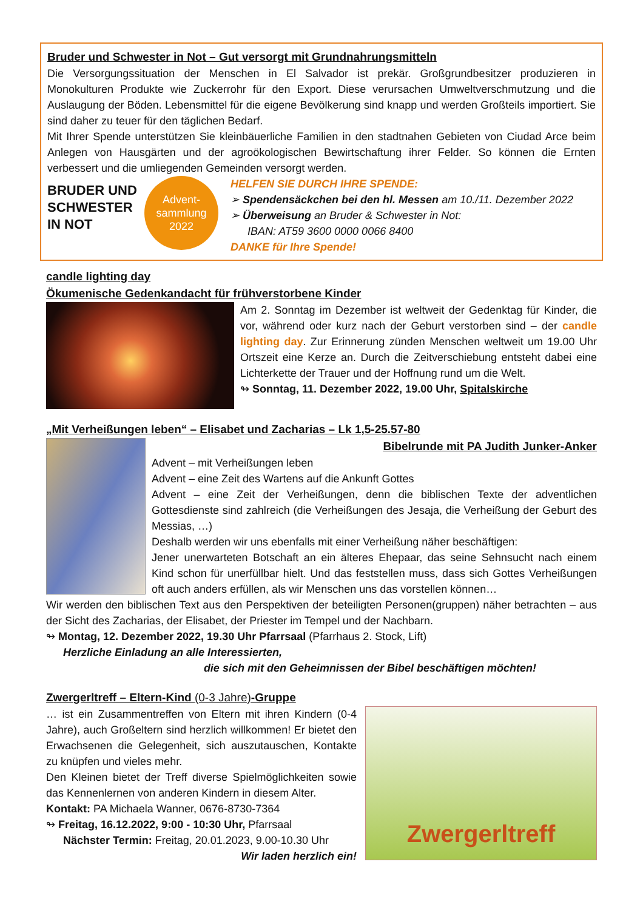Bruder und Schwester in Not – Gut versorgt mit Grundnahrungsmitteln
Die Versorgungssituation der Menschen in El Salvador ist prekär. Großgrundbesitzer produzieren in Monokulturen Produkte wie Zuckerrohr für den Export. Diese verursachen Umweltverschmutzung und die Auslaugung der Böden. Lebensmittel für die eigene Bevölkerung sind knapp und werden Großteils importiert. Sie sind daher zu teuer für den täglichen Bedarf.
Mit Ihrer Spende unterstützen Sie kleinbäuerliche Familien in den stadtnahen Gebieten von Ciudad Arce beim Anlegen von Hausgärten und der agroökologischen Bewirtschaftung ihrer Felder. So können die Ernten verbessert und die umliegenden Gemeinden versorgt werden.
BRUDER UND SCHWESTER IN NOT
Advent-
sammlung
2022
HELFEN SIE DURCH IHRE SPENDE:
➢ Spendensäckchen bei den hl. Messen am 10./11. Dezember 2022
➢ Überweisung an Bruder & Schwester in Not:
IBAN: AT59 3600 0000 0066 8400
DANKE für Ihre Spende!
candle lighting day
Ökumenische Gedenkandacht für frühverstorbene Kinder
Am 2. Sonntag im Dezember ist weltweit der Gedenktag für Kinder, die vor, während oder kurz nach der Geburt verstorben sind – der candle lighting day. Zur Erinnerung zünden Menschen weltweit um 19.00 Uhr Ortszeit eine Kerze an. Durch die Zeitverschiebung entsteht dabei eine Lichterkette der Trauer und der Hoffnung rund um die Welt.
↬ Sonntag, 11. Dezember 2022, 19.00 Uhr, Spitalskirche
„Mit Verheißungen leben“ – Elisabet und Zacharias – Lk 1,5-25.57-80
Bibelrunde mit PA Judith Junker-Anker
Advent – mit Verheißungen leben
Advent – eine Zeit des Wartens auf die Ankunft Gottes
Advent – eine Zeit der Verheißungen, denn die biblischen Texte der adventlichen Gottesdienste sind zahlreich (die Verheißungen des Jesaja, die Verheißung der Geburt des Messias, …)
Deshalb werden wir uns ebenfalls mit einer Verheißung näher beschäftigen:
Jener unerwarteten Botschaft an ein älteres Ehepaar, das seine Sehnsucht nach einem Kind schon für unerfüllbar hielt. Und das feststellen muss, dass sich Gottes Verheißungen oft auch anders erfüllen, als wir Menschen uns das vorstellen können…
Wir werden den biblischen Text aus den Perspektiven der beteiligten Personen(gruppen) näher betrachten – aus der Sicht des Zacharias, der Elisabet, der Priester im Tempel und der Nachbarn.
↬ Montag, 12. Dezember 2022, 19.30 Uhr Pfarrsaal (Pfarrhaus 2. Stock, Lift)
Herzliche Einladung an alle Interessierten,
die sich mit den Geheimnissen der Bibel beschäftigen möchten!
Zwergerltreff – Eltern-Kind (0-3 Jahre)-Gruppe
… ist ein Zusammentreffen von Eltern mit ihren Kindern (0-4 Jahre), auch Großeltern sind herzlich willkommen! Er bietet den Erwachsenen die Gelegenheit, sich auszutauschen, Kontakte zu knüpfen und vieles mehr.
Den Kleinen bietet der Treff diverse Spielmöglichkeiten sowie das Kennenlernen von anderen Kindern in diesem Alter.
Kontakt: PA Michaela Wanner, 0676-8730-7364
↬ Freitag, 16.12.2022, 9:00 - 10:30 Uhr, Pfarrsaal
Nächster Termin: Freitag, 20.01.2023, 9.00-10.30 Uhr
Wir laden herzlich ein!
Zwergerltreff